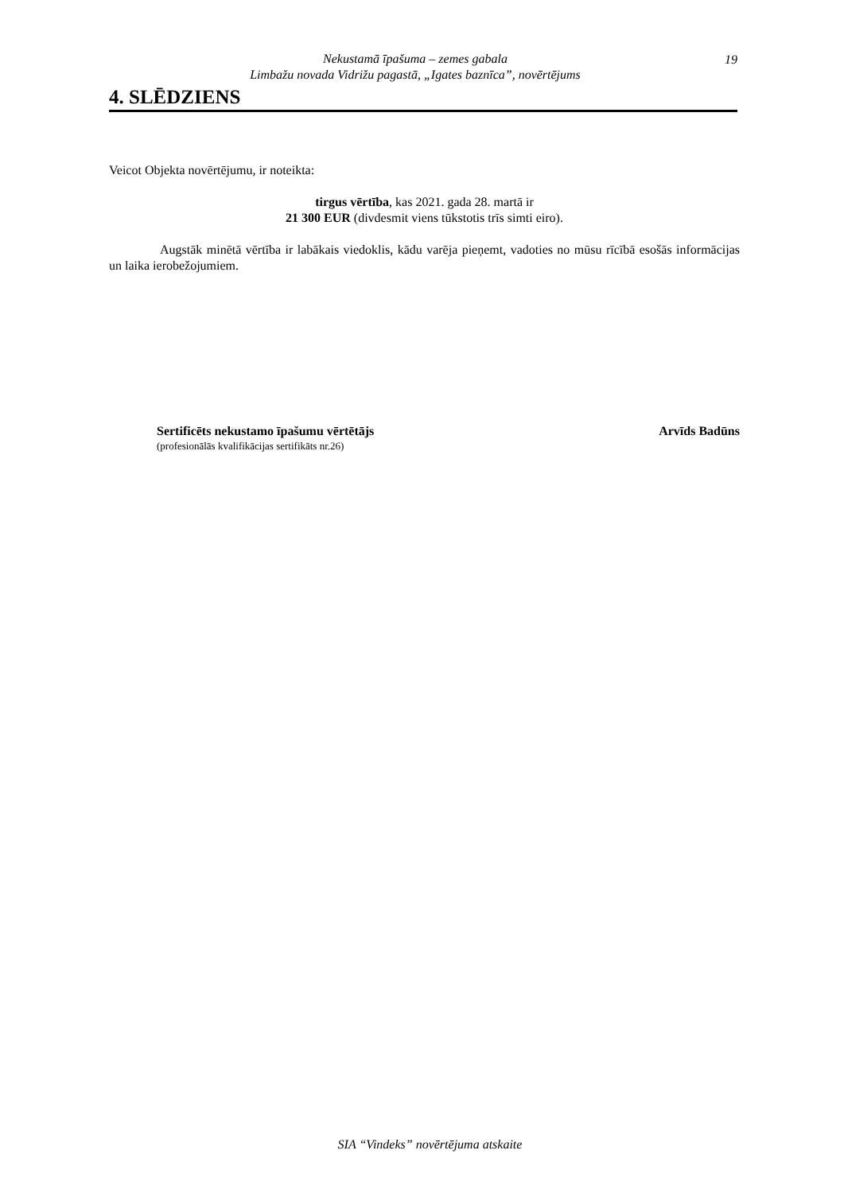Nekustamā īpašuma – zemes gabala
Limbažu novada Vidrižu pagastā, „Igates baznīca”, novērtējums
19
4. SLĒDZIENS
Veicot Objekta novērtējumu, ir noteikta:
tirgus vērtība, kas 2021. gada 28. martā ir
21 300 EUR (divdesmit viens tūkstotis trīs simti eiro).
Augstāk minētā vērtība ir labākais viedoklis, kādu varēja pieņemt, vadoties no mūsu rīcībā esošās informācijas un laika ierobežojumiem.
Sertificēts nekustamo īpašumu vērtētājs
(profesionālās kvalifikācijas sertifikāts nr.26)
Arvīds Badūns
SIA “Vindeks” novērtējuma atskaite